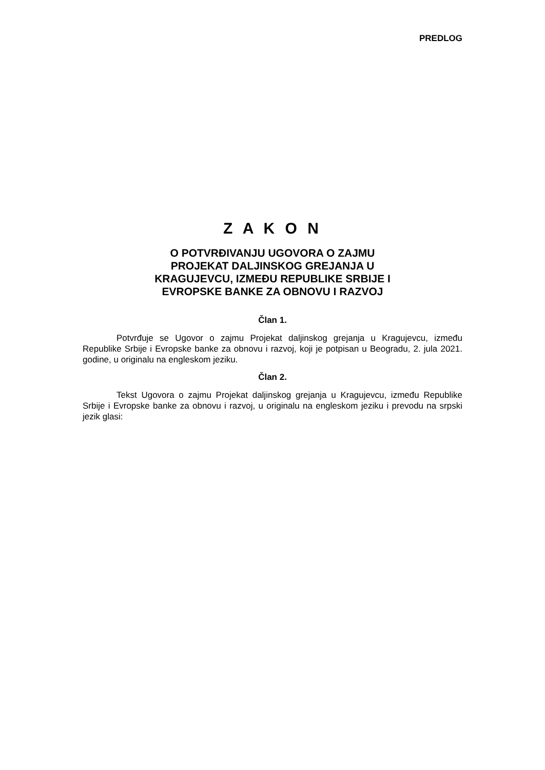PREDLOG
Z A K O N
O POTVRĐIVANJU UGOVORA O ZAJMU
PROJEKAT DALJINSKOG GREJANJA U
KRAGUJEVCU, IZMEĐU REPUBLIKE SRBIJE I
EVROPSKE BANKE ZA OBNOVU I RAZVOJ
Član 1.
Potvrđuje se Ugovor o zajmu Projekat daljinskog grejanja u Kragujevcu, između Republike Srbije i Evropske banke za obnovu i razvoj, koji je potpisan u Beogradu, 2. jula 2021. godine, u originalu na engleskom jeziku.
Član 2.
Tekst Ugovora o zajmu Projekat daljinskog grejanja u Kragujevcu, između Republike Srbije i Evropske banke za obnovu i razvoj, u originalu na engleskom jeziku i prevodu na srpski jezik glasi: